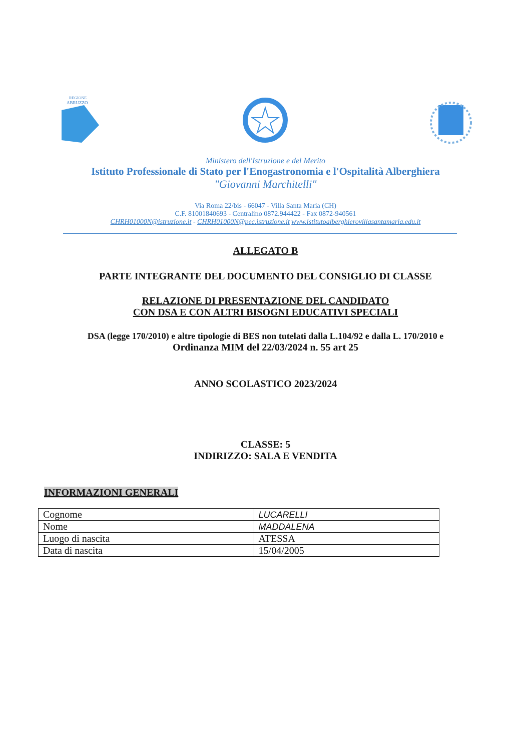REGIONE
ABRUZZO
Ministero dell'Istruzione e del Merito
Istituto Professionale di Stato per l'Enogastronomia e l'Ospitalità Alberghiera
"Giovanni Marchitelli"
Via Roma 22/bis - 66047 - Villa Santa Maria (CH)
C.F. 81001840693 - Centralino 0872.944422 - Fax 0872-940561
CHRH01000N@istruzione.it - CHRH01000N@pec.istruzione.it www.istitutoalberghierovillasantamaria.edu.it
ALLEGATO B
PARTE INTEGRANTE DEL DOCUMENTO DEL CONSIGLIO DI CLASSE
RELAZIONE DI PRESENTAZIONE DEL CANDIDATO
CON DSA E CON ALTRI BISOGNI EDUCATIVI SPECIALI
DSA (legge 170/2010) e altre tipologie di BES non tutelati dalla L.104/92 e dalla L. 170/2010 e
Ordinanza MIM del 22/03/2024 n. 55 art 25
ANNO SCOLASTICO 2023/2024
CLASSE: 5
INDIRIZZO: SALA E VENDITA
INFORMAZIONI GENERALI
| Cognome | LUCARELLI |
| Nome | MADDALENA |
| Luogo di nascita | ATESSA |
| Data di nascita | 15/04/2005 |